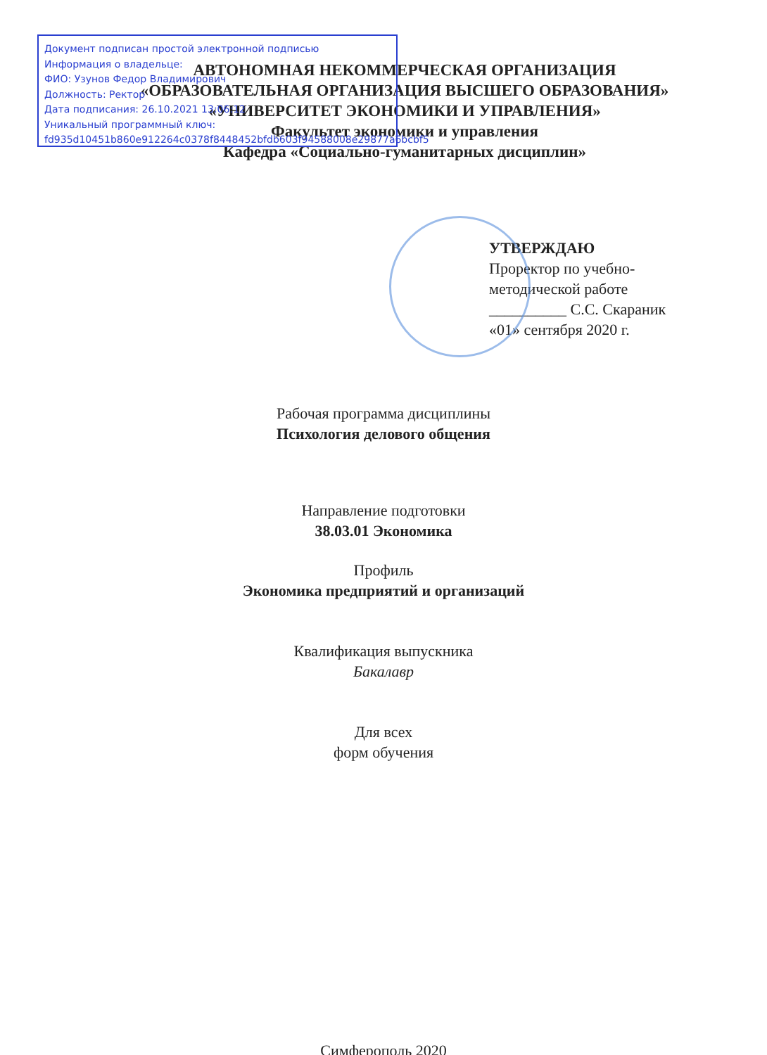Документ подписан простой электронной подписью
Информация о владельце:
ФИО: Узунов Федор Владимирович
Должность: Ректор
Дата подписания: 26.10.2021 13:06:12
Уникальный программный ключ:
fd935d10451b860e912264c0378f8448452bfdb603f94588008e29877a6bcbf5
АВТОНОМНАЯ НЕКОММЕРЧЕСКАЯ ОРГАНИЗАЦИЯ
«ОБРАЗОВАТЕЛЬНАЯ ОРГАНИЗАЦИЯ ВЫСШЕГО ОБРАЗОВАНИЯ»
«УНИВЕРСИТЕТ ЭКОНОМИКИ И УПРАВЛЕНИЯ»
Факультет экономики и управления
Кафедра «Социально-гуманитарных дисциплин»
УТВЕРЖДАЮ
Проректор по учебно-
методической работе
__________ С.С. Скараник
«01» сентября 2020 г.
Рабочая программа дисциплины
Психология делового общения
Направление подготовки
38.03.01 Экономика
Профиль
Экономика предприятий и организаций
Квалификация выпускника
Бакалавр
Для всех
форм обучения
Симферополь 2020